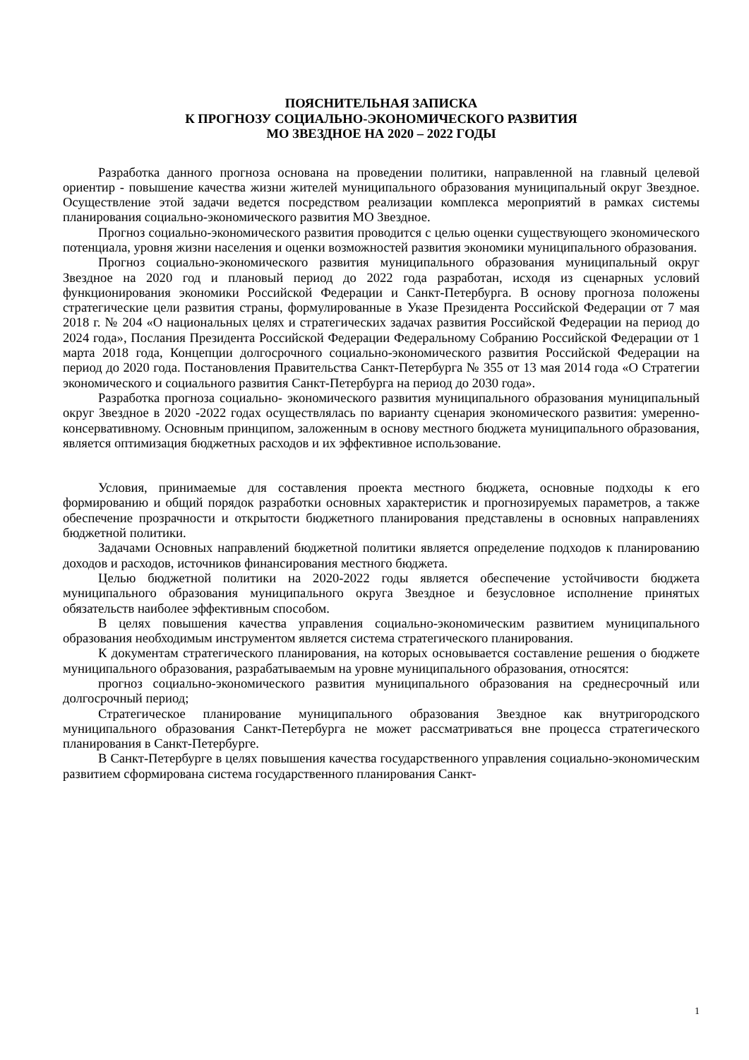ПОЯСНИТЕЛЬНАЯ ЗАПИСКА
К ПРОГНОЗУ СОЦИАЛЬНО-ЭКОНОМИЧЕСКОГО РАЗВИТИЯ
МО ЗВЕЗДНОЕ НА 2020 – 2022 ГОДЫ
Разработка данного прогноза основана на проведении политики, направленной на главный целевой ориентир - повышение качества жизни жителей муниципального образования муниципальный округ Звездное. Осуществление этой задачи ведется посредством реализации комплекса мероприятий в рамках системы планирования социально-экономического развития МО Звездное.
Прогноз социально-экономического развития проводится с целью оценки существующего экономического потенциала, уровня жизни населения и оценки возможностей развития экономики муниципального образования.
Прогноз социально-экономического развития муниципального образования муниципальный округ Звездное на 2020 год и плановый период до 2022 года разработан, исходя из сценарных условий функционирования экономики Российской Федерации и Санкт-Петербурга. В основу прогноза положены стратегические цели развития страны, формулированные в Указе Президента Российской Федерации от 7 мая 2018 г. № 204 «О национальных целях и стратегических задачах развития Российской Федерации на период до 2024 года», Послания Президента Российской Федерации Федеральному Собранию Российской Федерации от 1 марта 2018 года, Концепции долгосрочного социально-экономического развития Российской Федерации на период до 2020 года. Постановления Правительства Санкт-Петербурга № 355 от 13 мая 2014 года «О Стратегии экономического и социального развития Санкт-Петербурга на период до 2030 года».
Разработка прогноза социально- экономического развития муниципального образования муниципальный округ Звездное в 2020 -2022 годах осуществлялась по варианту сценария экономического развития: умеренно-консервативному. Основным принципом, заложенным в основу местного бюджета муниципального образования, является оптимизация бюджетных расходов и их эффективное использование.
Условия, принимаемые для составления проекта местного бюджета, основные подходы к его формированию и общий порядок разработки основных характеристик и прогнозируемых параметров, а также обеспечение прозрачности и открытости бюджетного планирования представлены в основных направлениях бюджетной политики.
Задачами Основных направлений бюджетной политики является определение подходов к планированию доходов и расходов, источников финансирования местного бюджета.
Целью бюджетной политики на 2020-2022 годы является обеспечение устойчивости бюджета муниципального образования муниципального округа Звездное и безусловное исполнение принятых обязательств наиболее эффективным способом.
В целях повышения качества управления социально-экономическим развитием муниципального образования необходимым инструментом является система стратегического планирования.
К документам стратегического планирования, на которых основывается составление решения о бюджете муниципального образования, разрабатываемым на уровне муниципального образования, относятся:
прогноз социально-экономического развития муниципального образования на среднесрочный или долгосрочный период;
Стратегическое планирование муниципального образования Звездное как внутригородского муниципального образования Санкт-Петербурга не может рассматриваться вне процесса стратегического планирования в Санкт-Петербурге.
В Санкт-Петербурге в целях повышения качества государственного управления социально-экономическим развитием сформирована система государственного планирования Санкт-
1